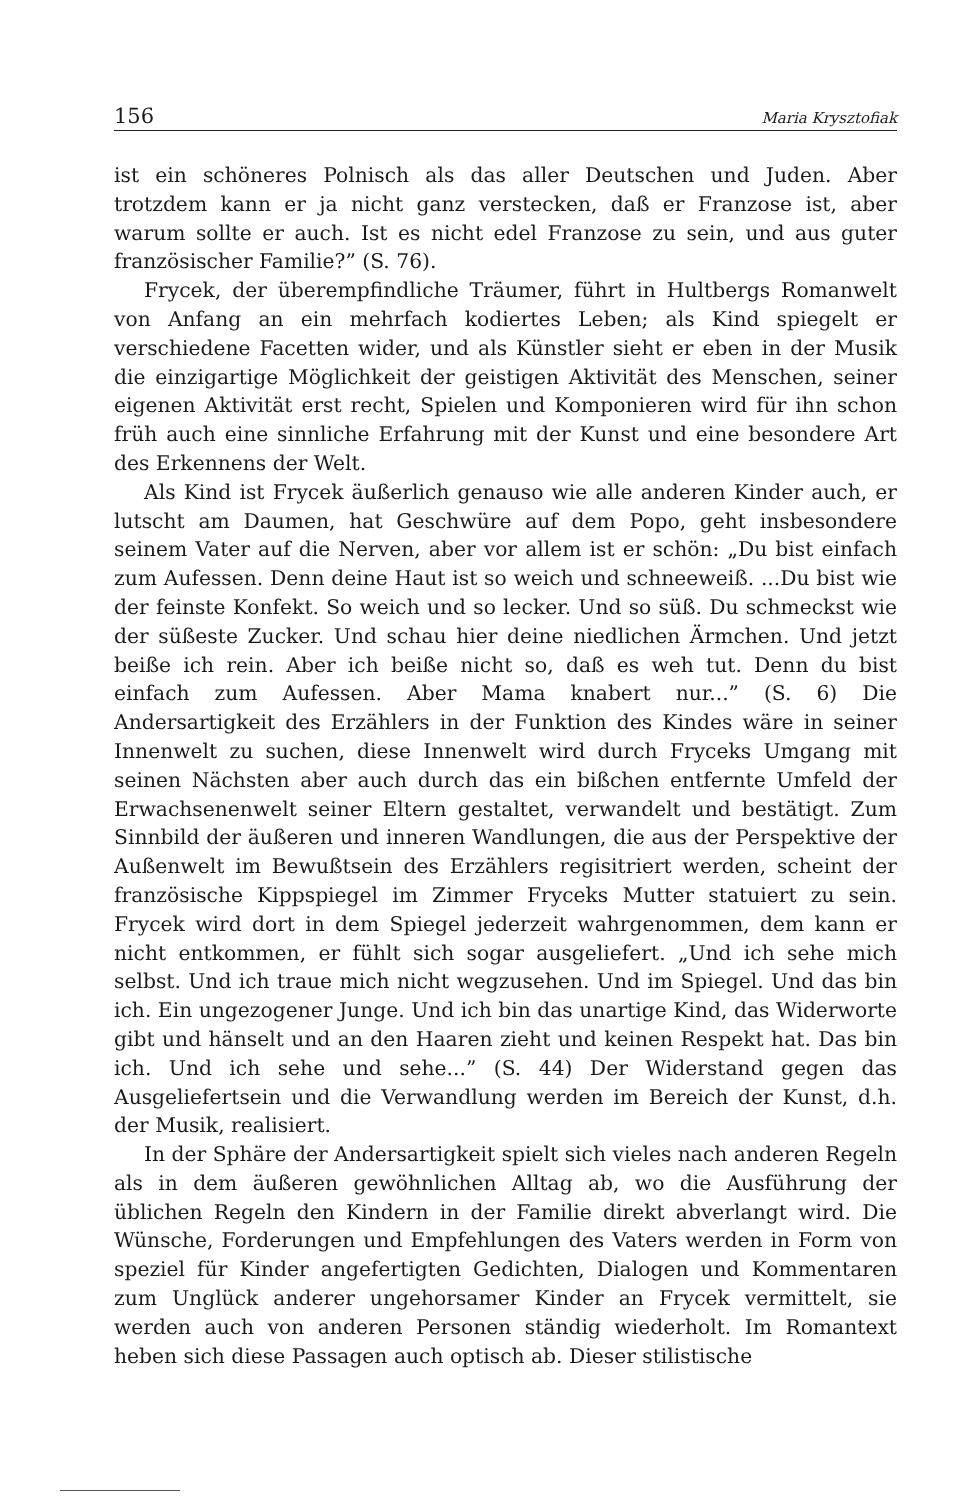156 Maria Krysztofiak
ist ein schöneres Polnisch als das aller Deutschen und Juden. Aber trotzdem kann er ja nicht ganz verstecken, daß er Franzose ist, aber warum sollte er auch. Ist es nicht edel Franzose zu sein, und aus guter französischer Familie?” (S. 76).
Frycek, der überempfindliche Träumer, führt in Hultbergs Romanwelt von Anfang an ein mehrfach kodiertes Leben; als Kind spiegelt er verschiedene Facetten wider, und als Künstler sieht er eben in der Musik die einzigartige Möglichkeit der geistigen Aktivität des Menschen, seiner eigenen Aktivität erst recht, Spielen und Komponieren wird für ihn schon früh auch eine sinnliche Erfahrung mit der Kunst und eine besondere Art des Erkennens der Welt.
Als Kind ist Frycek äußerlich genauso wie alle anderen Kinder auch, er lutscht am Daumen, hat Geschwüre auf dem Popo, geht insbesondere seinem Vater auf die Nerven, aber vor allem ist er schön: „Du bist einfach zum Aufessen. Denn deine Haut ist so weich und schneeweiß. ...Du bist wie der feinste Konfekt. So weich und so lecker. Und so süß. Du schmeckst wie der süßeste Zucker. Und schau hier deine niedlichen Ärmchen. Und jetzt beiße ich rein. Aber ich beiße nicht so, daß es weh tut. Denn du bist einfach zum Aufessen. Aber Mama knabert nur...” (S. 6) Die Andersartigkeit des Erzählers in der Funktion des Kindes wäre in seiner Innenwelt zu suchen, diese Innenwelt wird durch Fryceks Umgang mit seinen Nächsten aber auch durch das ein bißchen entfernte Umfeld der Erwachsenenwelt seiner Eltern gestaltet, verwandelt und bestätigt. Zum Sinnbild der äußeren und inneren Wandlungen, die aus der Perspektive der Außenwelt im Bewußtsein des Erzählers regisitriert werden, scheint der französische Kippspiegel im Zimmer Fryceks Mutter statuiert zu sein. Frycek wird dort in dem Spiegel jederzeit wahrgenommen, dem kann er nicht entkommen, er fühlt sich sogar ausgeliefert. „Und ich sehe mich selbst. Und ich traue mich nicht wegzusehen. Und im Spiegel. Und das bin ich. Ein ungezogener Junge. Und ich bin das unartige Kind, das Widerworte gibt und hänselt und an den Haaren zieht und keinen Respekt hat. Das bin ich. Und ich sehe und sehe...” (S. 44) Der Widerstand gegen das Ausgeliefertsein und die Verwandlung werden im Bereich der Kunst, d.h. der Musik, realisiert.
In der Sphäre der Andersartigkeit spielt sich vieles nach anderen Regeln als in dem äußeren gewöhnlichen Alltag ab, wo die Ausführung der üblichen Regeln den Kindern in der Familie direkt abverlangt wird. Die Wünsche, Forderungen und Empfehlungen des Vaters werden in Form von speziel für Kinder angefertigten Gedichten, Dialogen und Kommentaren zum Unglück anderer ungehorsamer Kinder an Frycek vermittelt, sie werden auch von anderen Personen ständig wiederholt. Im Romantext heben sich diese Passagen auch optisch ab. Dieser stilistische